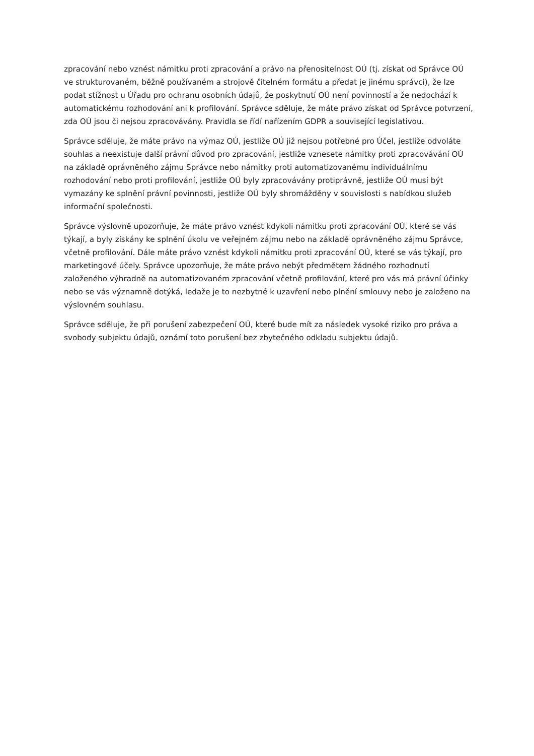zpracování nebo vznést námitku proti zpracování a právo na přenositelnost OÚ (tj. získat od Správce OÚ ve strukturovaném, běžně používaném a strojově čitelném formátu a předat je jinému správci), že lze podat stížnost u Úřadu pro ochranu osobních údajů, že poskytnutí OÚ není povinností a že nedochází k automatickému rozhodování ani k profilování. Správce sděluje, že máte právo získat od Správce potvrzení, zda OÚ jsou či nejsou zpracovávány. Pravidla se řídí nařízením GDPR a související legislativou.
Správce sděluje, že máte právo na výmaz OÚ, jestliže OÚ již nejsou potřebné pro Účel, jestliže odvoláte souhlas a neexistuje další právní důvod pro zpracování, jestliže vznesete námitky proti zpracovávání OÚ na základě oprávněného zájmu Správce nebo námitky proti automatizovanému individuálnímu rozhodování nebo proti profilování, jestliže OÚ byly zpracovávány protiprávně, jestliže OÚ musí být vymazány ke splnění právní povinnosti, jestliže OÚ byly shromážděny v souvislosti s nabídkou služeb informační společnosti.
Správce výslovně upozorňuje, že máte právo vznést kdykoli námitku proti zpracování OÚ, které se vás týkají, a byly získány ke splnění úkolu ve veřejném zájmu nebo na základě oprávněného zájmu Správce, včetně profilování. Dále máte právo vznést kdykoli námitku proti zpracování OÚ, které se vás týkají, pro marketingové účely. Správce upozorňuje, že máte právo nebýt předmětem žádného rozhodnutí založeného výhradně na automatizovaném zpracování včetně profilování, které pro vás má právní účinky nebo se vás významně dotýká, ledaže je to nezbytné k uzavření nebo plnění smlouvy nebo je založeno na výslovném souhlasu.
Správce sděluje, že při porušení zabezpečení OÚ, které bude mít za následek vysoké riziko pro práva a svobody subjektu údajů, oznámí toto porušení bez zbytečného odkladu subjektu údajů.